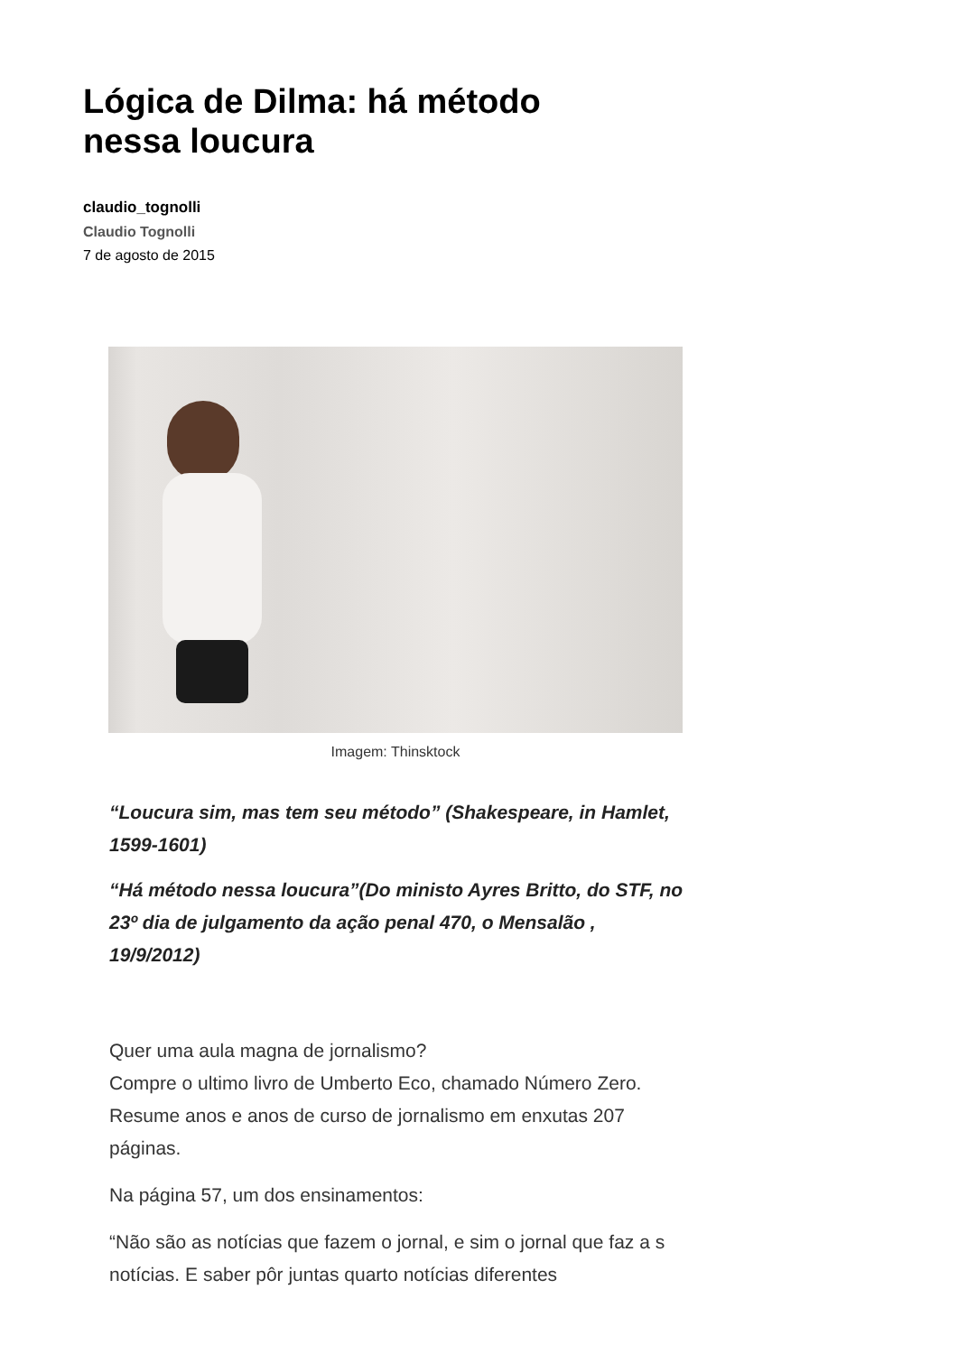Lógica de Dilma: há método nessa loucura
claudio_tognolli
Claudio Tognolli
7 de agosto de 2015
Imagem: Thinsktock
“Loucura sim, mas tem seu método” (Shakespeare, in Hamlet, 1599-1601)
“Há método nessa loucura”(Do ministo Ayres Britto, do STF, no 23º dia de julgamento da ação penal 470, o Mensalão , 19/9/2012)
Quer uma aula magna de jornalismo?
Compre o ultimo livro de Umberto Eco, chamado Número Zero. Resume anos e anos de curso de jornalismo em enxutas 207 páginas.
Na página 57, um dos ensinamentos:
“Não são as notícias que fazem o jornal, e sim o jornal que faz a s notícias. E saber pôr juntas quarto notícias diferentes